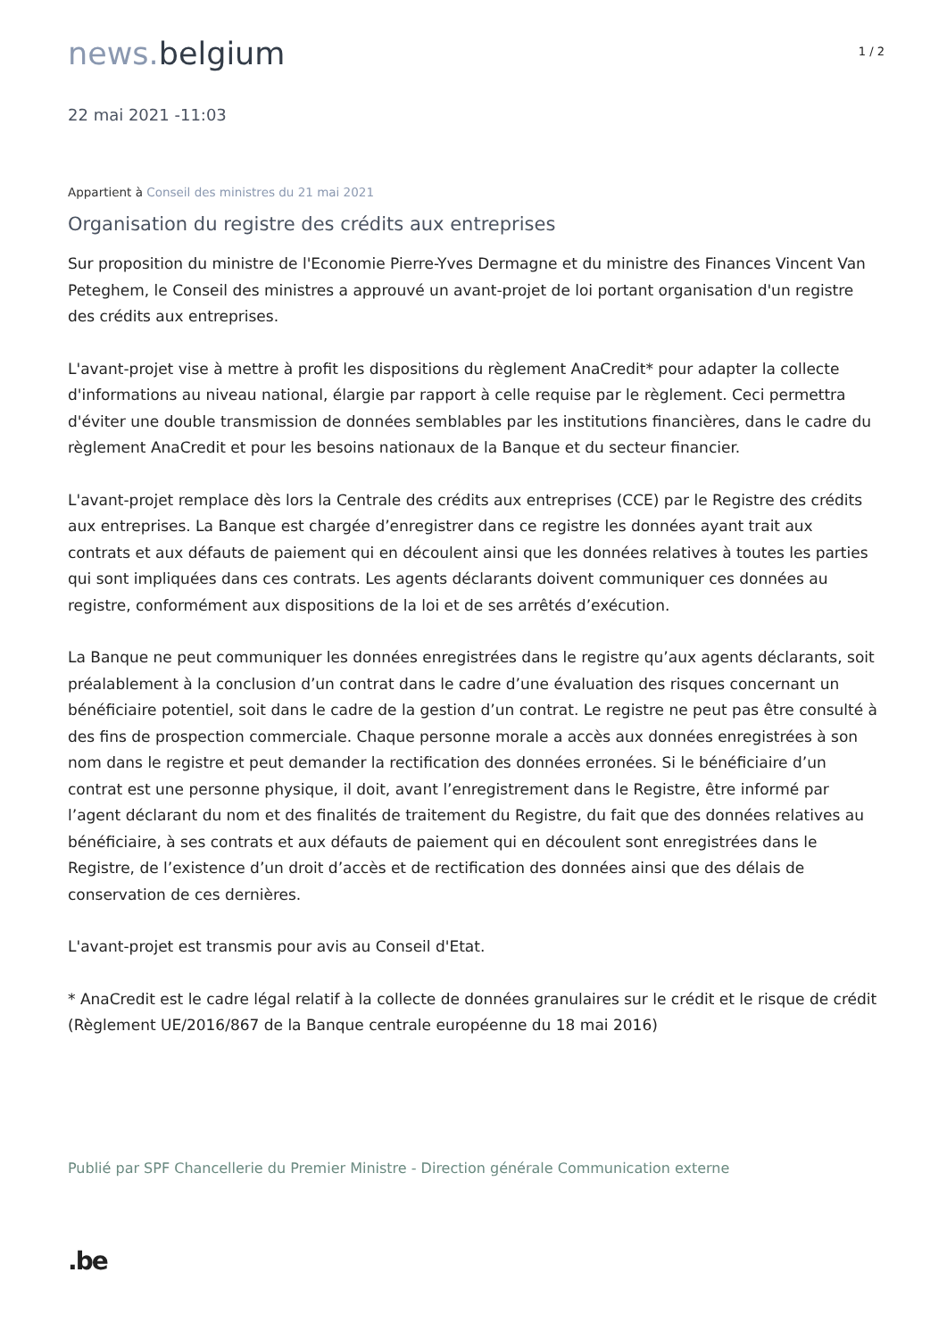news. belgium
1 / 2
22 mai 2021 -11:03
Appartient à Conseil des ministres du 21 mai 2021
Organisation du registre des crédits aux entreprises
Sur proposition du ministre de l'Economie Pierre-Yves Dermagne et du ministre des Finances Vincent Van Peteghem, le Conseil des ministres a approuvé un avant-projet de loi portant organisation d'un registre des crédits aux entreprises.
L'avant-projet vise à mettre à profit les dispositions du règlement AnaCredit* pour adapter la collecte d'informations au niveau national, élargie par rapport à celle requise par le règlement. Ceci permettra d'éviter une double transmission de données semblables par les institutions financières, dans le cadre du règlement AnaCredit et pour les besoins nationaux de la Banque et du secteur financier.
L'avant-projet remplace dès lors la Centrale des crédits aux entreprises (CCE) par le Registre des crédits aux entreprises. La Banque est chargée d’enregistrer dans ce registre les données ayant trait aux contrats et aux défauts de paiement qui en découlent ainsi que les données relatives à toutes les parties qui sont impliquées dans ces contrats. Les agents déclarants doivent communiquer ces données au registre, conformément aux dispositions de la loi et de ses arrêtés d’exécution.
La Banque ne peut communiquer les données enregistrées dans le registre qu’aux agents déclarants, soit préalablement à la conclusion d’un contrat dans le cadre d’une évaluation des risques concernant un bénéficiaire potentiel, soit dans le cadre de la gestion d’un contrat. Le registre ne peut pas être consulté à des fins de prospection commerciale. Chaque personne morale a accès aux données enregistrées à son nom dans le registre et peut demander la rectification des données erronées. Si le bénéficiaire d’un contrat est une personne physique, il doit, avant l’enregistrement dans le Registre, être informé par l’agent déclarant du nom et des finalités de traitement du Registre, du fait que des données relatives au bénéficiaire, à ses contrats et aux défauts de paiement qui en découlent sont enregistrées dans le Registre, de l’existence d’un droit d’accès et de rectification des données ainsi que des délais de conservation de ces dernières.
L'avant-projet est transmis pour avis au Conseil d'Etat.
* AnaCredit est le cadre légal relatif à la collecte de données granulaires sur le crédit et le risque de crédit (Règlement UE/2016/867 de la Banque centrale européenne du 18 mai 2016)
Publié par SPF Chancellerie du Premier Ministre - Direction générale Communication externe
.be